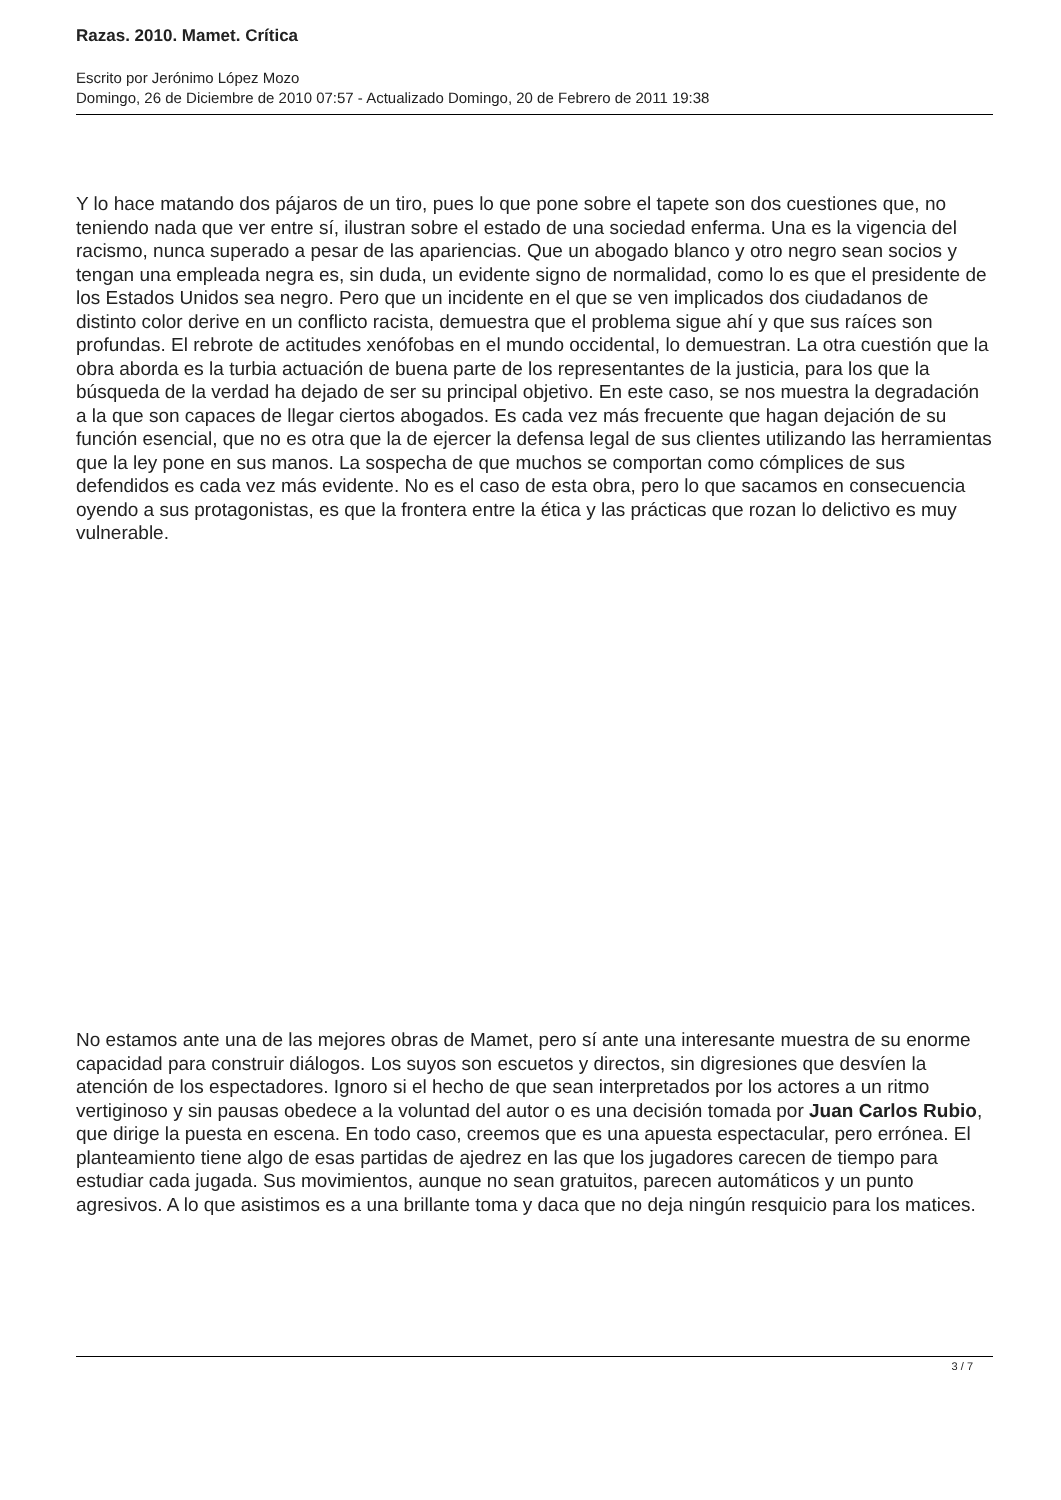Razas. 2010. Mamet. Crítica
Escrito por Jerónimo López Mozo
Domingo, 26 de Diciembre de 2010 07:57 - Actualizado Domingo, 20 de Febrero de 2011 19:38
Y lo hace matando dos pájaros de un tiro, pues lo que pone sobre el tapete son dos cuestiones que, no teniendo nada que ver entre sí, ilustran sobre el estado de una sociedad enferma. Una es la vigencia del racismo, nunca superado a pesar de las apariencias. Que un abogado blanco y otro negro sean socios y tengan una empleada negra es, sin duda, un evidente signo de normalidad, como lo es que el presidente de los Estados Unidos sea negro. Pero que un incidente en el que se ven implicados dos ciudadanos de distinto color derive en un conflicto racista, demuestra que el problema sigue ahí y que sus raíces son profundas. El rebrote de actitudes xenófobas en el mundo occidental, lo demuestran. La otra cuestión que la obra aborda es la turbia actuación de buena parte de los representantes de la justicia, para los que la búsqueda de la verdad ha dejado de ser su principal objetivo. En este caso, se nos muestra la degradación a la que son capaces de llegar ciertos abogados. Es cada vez más frecuente que hagan dejación de su función esencial, que no es otra que la de ejercer la defensa legal de sus clientes utilizando las herramientas que la ley pone en sus manos. La sospecha de que muchos se comportan como cómplices de sus defendidos es cada vez más evidente. No es el caso de esta obra, pero lo que sacamos en consecuencia oyendo a sus protagonistas, es que la frontera entre la ética y las prácticas que rozan lo delictivo es muy vulnerable.
No estamos ante una de las mejores obras de Mamet, pero sí ante una interesante muestra de su enorme capacidad para construir diálogos. Los suyos son escuetos y directos, sin digresiones que desvíen la atención de los espectadores. Ignoro si el hecho de que sean interpretados por los actores a un ritmo vertiginoso y sin pausas obedece a la voluntad del autor o es una decisión tomada por Juan Carlos Rubio, que dirige la puesta en escena. En todo caso, creemos que es una apuesta espectacular, pero errónea. El planteamiento tiene algo de esas partidas de ajedrez en las que los jugadores carecen de tiempo para estudiar cada jugada. Sus movimientos, aunque no sean gratuitos, parecen automáticos y un punto agresivos. A lo que asistimos es a una brillante toma y daca que no deja ningún resquicio para los matices.
3 / 7